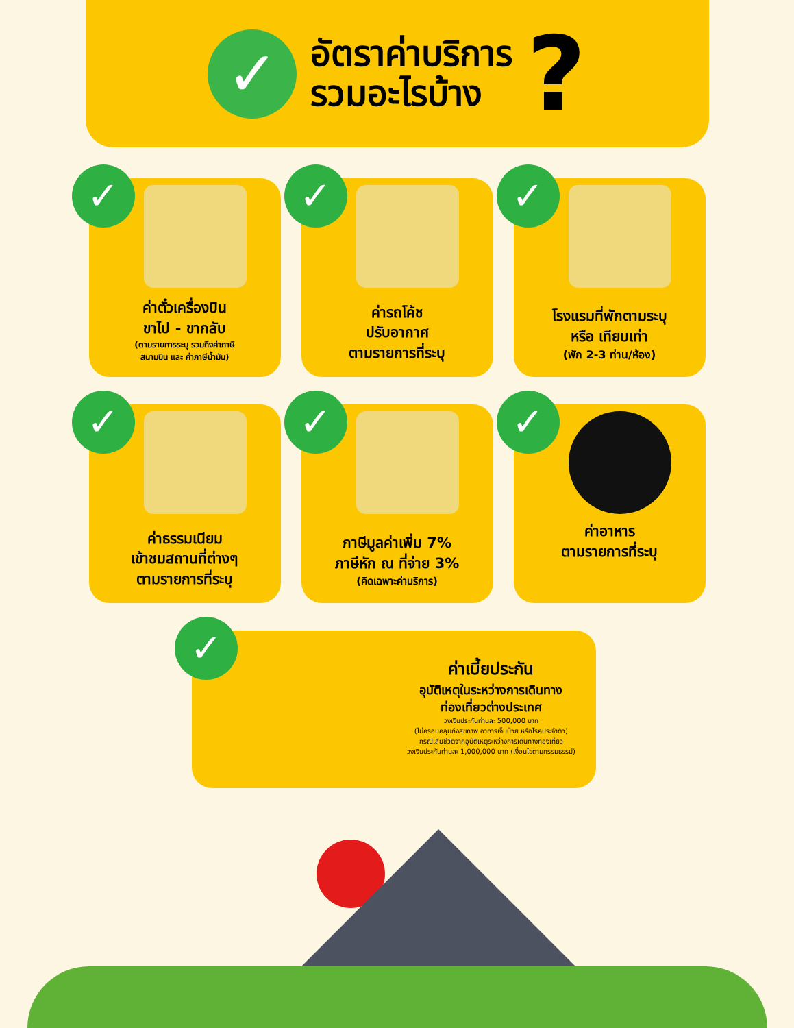✓
อัตราค่าบริการ
รวมอะไรบ้าง
?
✓
ค่าตั๋วเครื่องบิน
ขาไป - ขากลับ
(ตามรายการระบุ รวมถึงค่าภาษี
สนามบิน และ ค่าภาษีน้ำมัน)
✓
ค่ารถโค้ช
ปรับอากาศ
ตามรายการที่ระบุ
✓
โรงแรมที่พักตามระบุ
หรือ เทียบเท่า
(พัก 2-3 ท่าน/ห้อง)
✓
ค่าธรรมเนียม
เข้าชมสถานที่ต่างๆ
ตามรายการที่ระบุ
✓
ภาษีมูลค่าเพิ่ม 7%
ภาษีหัก ณ ที่จ่าย 3%
(คิดเฉพาะค่าบริการ)
✓
ค่าอาหาร
ตามรายการที่ระบุ
✓
ค่าเบี้ยประกัน
อุบัติเหตุในระหว่างการเดินทาง
ท่องเที่ยวต่างประเทศ
วงเงินประกันท่านละ 500,000 บาท
(ไม่ครอบคลุมถึงสุขภาพ อาการเจ็บป่วย หรือโรคประจำตัว)
กรณีเสียชีวิตจากอุบัติเหตุระหว่างการเดินทางท่องเที่ยว
วงเงินประกันท่านละ 1,000,000 บาท (เงื่อนไขตามกรรมธรรม์)